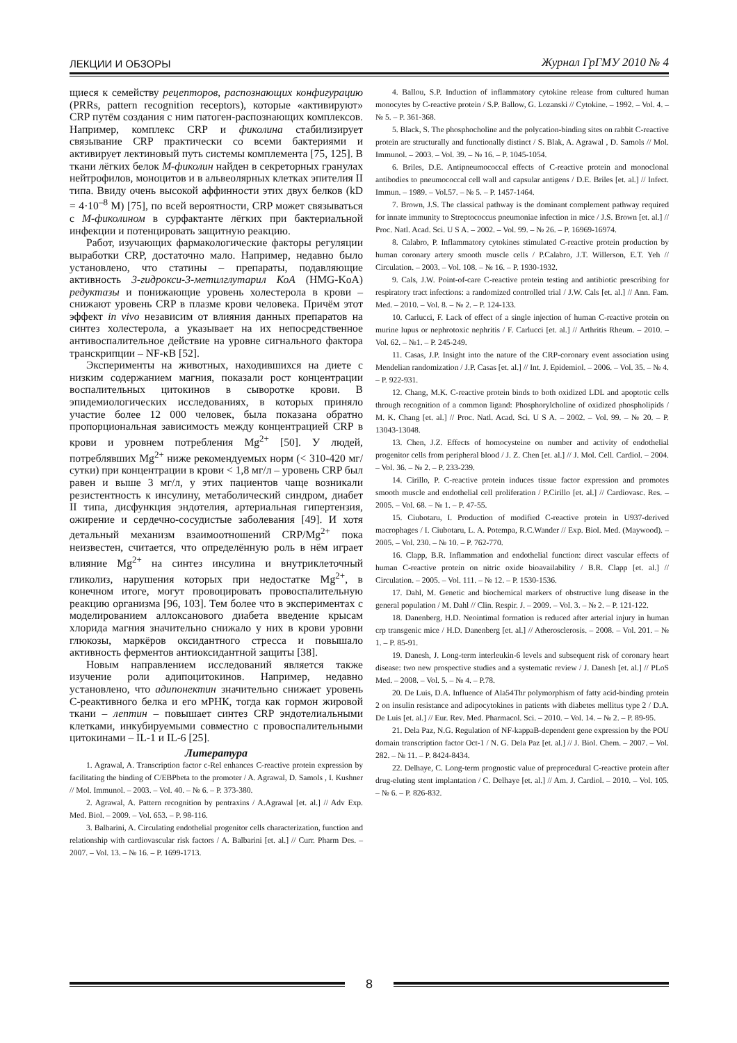ЛЕКЦИИ И ОБЗОРЫ Журнал ГрГМУ 2010 № 4
щиеся к семейству рецепторов, распознающих конфигурацию (PRRs, pattern recognition receptors), которые «активируют» CRP путём создания с ним патоген-распознающих комплексов. Например, комплекс CRP и фиколина стабилизирует связывание CRP практически со всеми бактериями и активирует лектиновый путь системы комплемента [75, 125]. В ткани лёгких белок М-фиколин найден в секреторных гранулах нейтрофилов, моноцитов и в альвеолярных клетках эпителия II типа. Ввиду очень высокой аффинности этих двух белков (kD = 4·10<sup>–8</sup> М) [75], по всей вероятности, CRP может связываться с М-фиколином в сурфактанте лёгких при бактериальной инфекции и потенцировать защитную реакцию.
Работ, изучающих фармакологические факторы регуляции выработки CRP, достаточно мало. Например, недавно было установлено, что статины – препараты, подавляющие активность 3-гидрокси-3-метилглутарил КоА (HMG-KoA) редуктазы и понижающие уровень холестерола в крови – снижают уровень CRP в плазме крови человека. Причём этот эффект in vivo независим от влияния данных препаратов на синтез холестерола, а указывает на их непосредственное антивоспалительное действие на уровне сигнального фактора транскрипции – NF-κB [52].
Эксперименты на животных, находившихся на диете с низким содержанием магния, показали рост концентрации воспалительных цитокинов в сыворотке крови. В эпидемиологических исследованиях, в которых приняло участие более 12 000 человек, была показана обратно пропорциональная зависимость между концентрацией CRP в крови и уровнем потребления Mg<sup>2+</sup> [50]. У людей, потреблявших Mg<sup>2+</sup> ниже рекомендуемых норм (< 310-420 мг/сутки) при концентрации в крови < 1,8 мг/л – уровень CRP был равен и выше 3 мг/л, у этих пациентов чаще возникали резистентность к инсулину, метаболический синдром, диабет II типа, дисфункция эндотелия, артериальная гипертензия, ожирение и сердечно-сосудистые заболевания [49]. И хотя детальный механизм взаимоотношений CRP/Mg<sup>2+</sup> пока неизвестен, считается, что определённую роль в нём играет влияние Mg<sup>2+</sup> на синтез инсулина и внутриклеточный гликолиз, нарушения которых при недостатке Mg<sup>2+</sup>, в конечном итоге, могут провоцировать провоспалительную реакцию организма [96, 103]. Тем более что в экспериментах с моделированием аллоксанового диабета введение крысам хлорида магния значительно снижало у них в крови уровни глюкозы, маркёров оксидантного стресса и повышало активность ферментов антиоксидантной защиты [38].
Новым направлением исследований является также изучение роли адипоцитокинов. Например, недавно установлено, что адипонектин значительно снижает уровень С-реактивного белка и его мРНК, тогда как гормон жировой ткани – лептин – повышает синтез CRP эндотелиальными клетками, инкубируемыми совместно с провоспалительными цитокинами – IL-1 и IL-6 [25].
Литература
1. Agrawal, A. Transcription factor c-Rel enhances C-reactive protein expression by facilitating the binding of C/EBPbeta to the promoter / A. Agrawal, D. Samols , I. Kushner // Mol. Immunol. – 2003. – Vol. 40. – № 6. – P. 373-380.
2. Agrawal, A. Pattern recognition by pentraxins / A.Agrawal [et. al.] // Adv Exp. Med. Biol. – 2009. – Vol. 653. – P. 98-116.
3. Balbarini, A. Circulating endothelial progenitor cells characterization, function and relationship with cardiovascular risk factors / A. Balbarini [et. al.] // Curr. Pharm Des. – 2007. – Vol. 13. – № 16. – P. 1699-1713.
4. Ballou, S.P. Induction of inflammatory cytokine release from cultured human monocytes by C-reactive protein / S.P. Ballow, G. Lozanski // Cytokine. – 1992. – Vol. 4. – № 5. – P. 361-368.
5. Black, S. The phosphocholine and the polycation-binding sites on rabbit C-reactive protein are structurally and functionally distinct / S. Blak, A. Agrawal , D. Samols // Mol. Immunol. – 2003. – Vol. 39. – № 16. – P. 1045-1054.
6. Briles, D.E. Antipneumococcal effects of C-reactive protein and monoclonal antibodies to pneumococcal cell wall and capsular antigens / D.E. Briles [et. al.] // Infect. Immun. – 1989. – Vol.57. – № 5. – P. 1457-1464.
7. Brown, J.S. The classical pathway is the dominant complement pathway required for innate immunity to Streptococcus pneumoniae infection in mice / J.S. Brown [et. al.] // Proc. Natl. Acad. Sci. U S A. – 2002. – Vol. 99. – № 26. – P. 16969-16974.
8. Calabro, P. Inflammatory cytokines stimulated C-reactive protein production by human coronary artery smooth muscle cells / P.Calabro, J.T. Willerson, E.T. Yeh // Circulation. – 2003. – Vol. 108. – № 16. – P. 1930-1932.
9. Cals, J.W. Point-of-care C-reactive protein testing and antibiotic prescribing for respiratory tract infections: a randomized controlled trial / J.W. Cals [et. al.] // Ann. Fam. Med. – 2010. – Vol. 8. – № 2. – P. 124-133.
10. Carlucci, F. Lack of effect of a single injection of human C-reactive protein on murine lupus or nephrotoxic nephritis / F. Carlucci [et. al.] // Arthritis Rheum. – 2010. – Vol. 62. – №1. – P. 245-249.
11. Casas, J.P. Insight into the nature of the CRP-coronary event association using Mendelian randomization / J.P. Casas [et. al.] // Int. J. Epidemiol. – 2006. – Vol. 35. – № 4. – P. 922-931.
12. Chang, M.K. C-reactive protein binds to both oxidized LDL and apoptotic cells through recognition of a common ligand: Phosphorylcholine of oxidized phospholipids / M. K. Chang [et. al.] // Proc. Natl. Acad. Sci. U S A. – 2002. – Vol. 99. – № 20. – P. 13043-13048.
13. Chen, J.Z. Effects of homocysteine on number and activity of endothelial progenitor cells from peripheral blood / J. Z. Chen [et. al.] // J. Mol. Cell. Cardiol. – 2004. – Vol. 36. – № 2. – P. 233-239.
14. Cirillo, P. C-reactive protein induces tissue factor expression and promotes smooth muscle and endothelial cell proliferation / P.Cirillo [et. al.] // Cardiovasc. Res. – 2005. – Vol. 68. – № 1. – P. 47-55.
15. Ciubotaru, I. Production of modified C-reactive protein in U937-derived macrophages / I. Ciubotaru, L. A. Potempa, R.C.Wander // Exp. Biol. Med. (Maywood). – 2005. – Vol. 230. – № 10. – P. 762-770.
16. Clapp, B.R. Inflammation and endothelial function: direct vascular effects of human C-reactive protein on nitric oxide bioavailability / B.R. Clapp [et. al.] // Circulation. – 2005. – Vol. 111. – № 12. – P. 1530-1536.
17. Dahl, M. Genetic and biochemical markers of obstructive lung disease in the general population / M. Dahl // Clin. Respir. J. – 2009. – Vol. 3. – № 2. – P. 121-122.
18. Danenberg, H.D. Neointimal formation is reduced after arterial injury in human crp transgenic mice / H.D. Danenberg [et. al.] // Atherosclerosis. – 2008. – Vol. 201. – № 1. – P. 85-91.
19. Danesh, J. Long-term interleukin-6 levels and subsequent risk of coronary heart disease: two new prospective studies and a systematic review / J. Danesh [et. al.] // PLoS Med. – 2008. – Vol. 5. – № 4. – P.78.
20. De Luis, D.A. Influence of Ala54Thr polymorphism of fatty acid-binding protein 2 on insulin resistance and adipocytokines in patients with diabetes mellitus type 2 / D.A. De Luis [et. al.] // Eur. Rev. Med. Pharmacol. Sci. – 2010. – Vol. 14. – № 2. – P. 89-95.
21. Dela Paz, N.G. Regulation of NF-kappaB-dependent gene expression by the POU domain transcription factor Oct-1 / N. G. Dela Paz [et. al.] // J. Biol. Chem. – 2007. – Vol. 282. – № 11. – P. 8424-8434.
22. Delhaye, C. Long-term prognostic value of preprocedural C-reactive protein after drug-eluting stent implantation / C. Delhaye [et. al.] // Am. J. Cardiol. – 2010. – Vol. 105. – № 6. – P. 826-832.
8